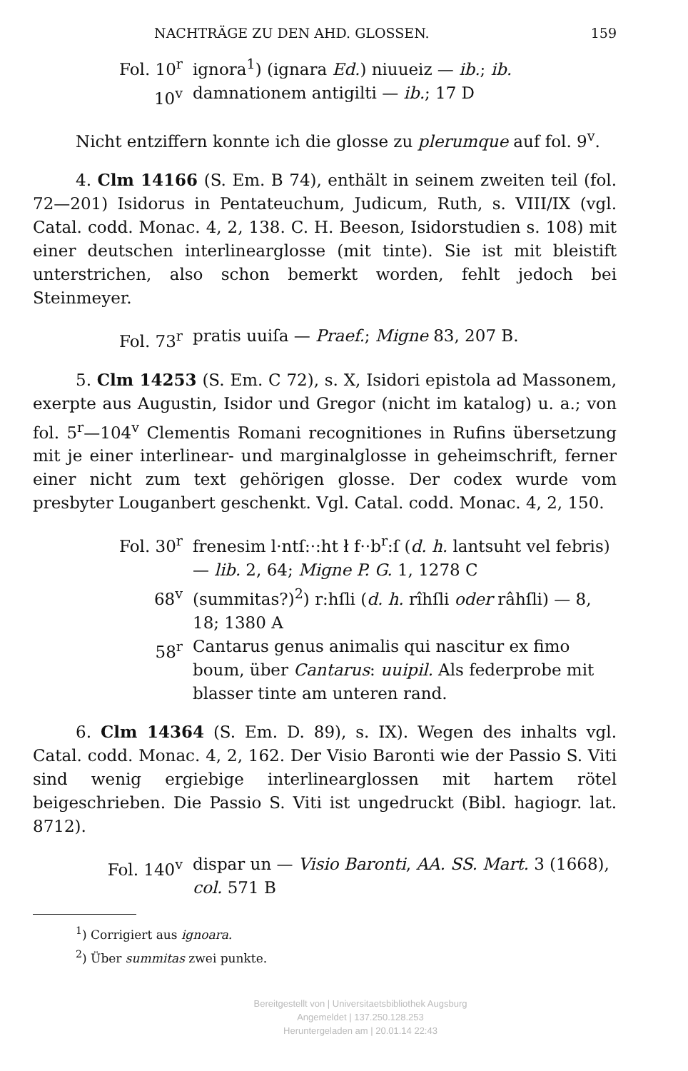NACHTRÄGE ZU DEN AHD. GLOSSEN. 159
Fol. 10<sup>r</sup> ignora<sup>1</sup>) (ignara Ed.) niuueiz — ib.; ib.
10<sup>v</sup> damnationem antigilti — ib.; 17 D
Nicht entziffern konnte ich die glosse zu plerumque auf fol. 9<sup>v</sup>.
4. Clm 14166 (S. Em. B 74), enthält in seinem zweiten teil (fol. 72—201) Isidorus in Pentateuchum, Judicum, Ruth, s. VIII/IX (vgl. Catal. codd. Monac. 4, 2, 138. C. H. Beeson, Isidorstudien s. 108) mit einer deutschen interlinearglosse (mit tinte). Sie ist mit bleistift unterstrichen, also schon bemerkt worden, fehlt jedoch bei Steinmeyer.
Fol. 73<sup>r</sup> pratis uuiſa — Praef.; Migne 83, 207 B.
5. Clm 14253 (S. Em. C 72), s. X, Isidori epistola ad Massonem, exerpte aus Augustin, Isidor und Gregor (nicht im katalog) u. a.; von fol. 5<sup>r</sup>—104<sup>v</sup> Clementis Romani recognitiones in Rufins übersetzung mit je einer interlinear- und marginalglosse in geheimschrift, ferner einer nicht zum text gehörigen glosse. Der codex wurde vom presbyter Louganbert geschenkt. Vgl. Catal. codd. Monac. 4, 2, 150.
Fol. 30<sup>r</sup> frenesim l·ntſ:·:ht ł f··b<sup>r</sup>:ſ (d. h. lantsuht vel febris) — lib. 2, 64; Migne P. G. 1, 1278 C
68<sup>v</sup> (summitas?)<sup>2</sup>) r:hſli (d. h. rîhſli oder râhſli) — 8, 18; 1380 A
58<sup>r</sup> Cantarus genus animalis qui nascitur ex fimo boum, über Cantarus: uuipil. Als federprobe mit blasser tinte am unteren rand.
6. Clm 14364 (S. Em. D. 89), s. IX). Wegen des inhalts vgl. Catal. codd. Monac. 4, 2, 162. Der Visio Baronti wie der Passio S. Viti sind wenig ergiebige interlinearglossen mit hartem rötel beigeschrieben. Die Passio S. Viti ist ungedruckt (Bibl. hagiogr. lat. 8712).
Fol. 140<sup>v</sup> dispar un — Visio Baronti, AA. SS. Mart. 3 (1668), col. 571 B
<sup>1</sup>) Corrigiert aus ignoara.
<sup>2</sup>) Über summitas zwei punkte.
Bereitgestellt von | Universitaetsbibliothek Augsburg
Angemeldet | 137.250.128.253
Heruntergeladen am | 20.01.14 22:43